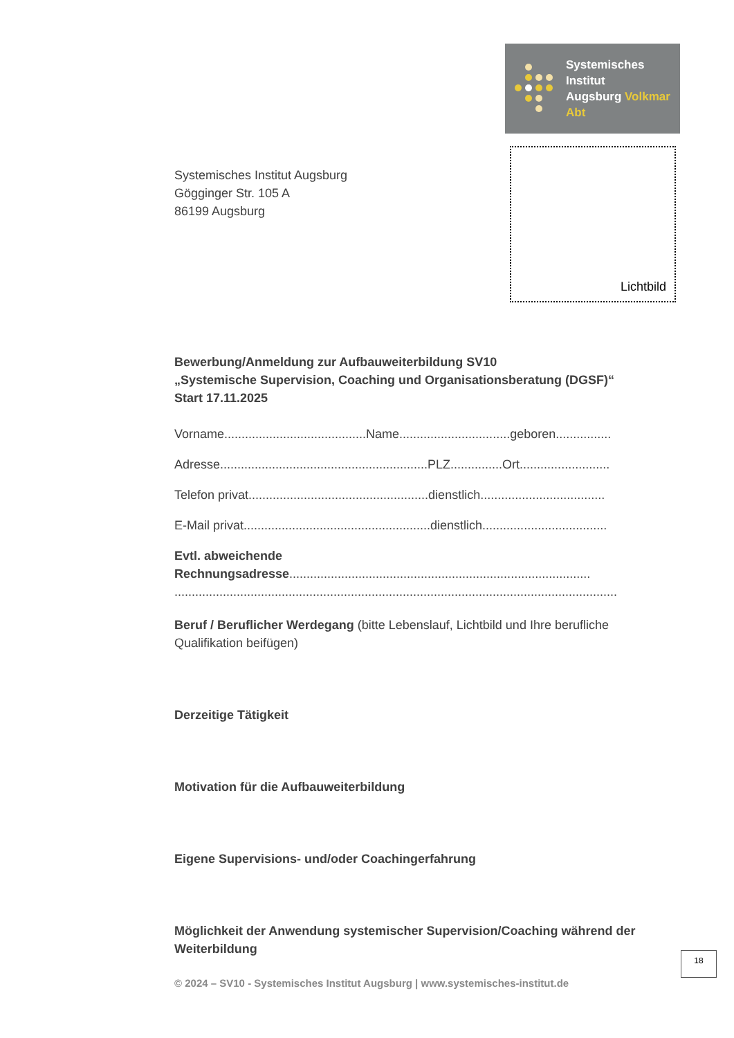Systemisches Institut
Augsburg Volkmar Abt
Lichtbild
Systemisches Institut Augsburg
Gögginger Str. 105 A
86199 Augsburg
Bewerbung/Anmeldung zur Aufbauweiterbildung SV10
„Systemische Supervision, Coaching und Organisationsberatung (DGSF)“
Start 17.11.2025
Vorname.........................................Name................................geboren................
Adresse............................................................PLZ...............Ort..........................
Telefon privat....................................................dienstlich....................................
E-Mail privat......................................................dienstlich....................................
Evtl. abweichende
Rechnungsadresse.......................................................................................
................................................................................................................................
Beruf / Beruflicher Werdegang (bitte Lebenslauf, Lichtbild und Ihre berufliche Qualifikation beifügen)
Derzeitige Tätigkeit
Motivation für die Aufbauweiterbildung
Eigene Supervisions- und/oder Coachingerfahrung
Möglichkeit der Anwendung systemischer Supervision/Coaching während der Weiterbildung
18
© 2024 – SV10 - Systemisches Institut Augsburg | www.systemisches-institut.de